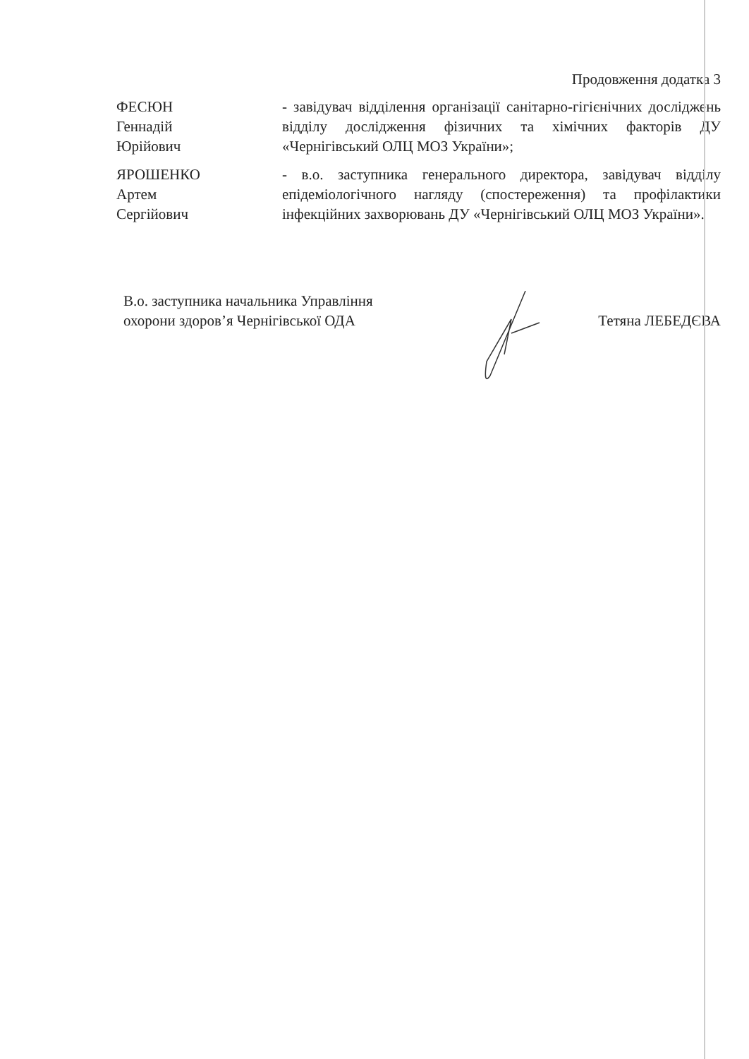Продовження додатка 3
ФЕСЮН
Геннадій
Юрійович
- завідувач відділення організації санітарно-гігієнічних досліджень відділу дослідження фізичних та хімічних факторів ДУ «Чернігівський ОЛЦ МОЗ України»;
ЯРОШЕНКО
Артем
Сергійович
- в.о. заступника генерального директора, завідувач відділу епідеміологічного нагляду (спостереження) та профілактики інфекційних захворювань ДУ «Чернігівський ОЛЦ МОЗ України».
В.о. заступника начальника Управління
охорони здоров’я Чернігівської ОДА
Тетяна ЛЕБЕДЄВА